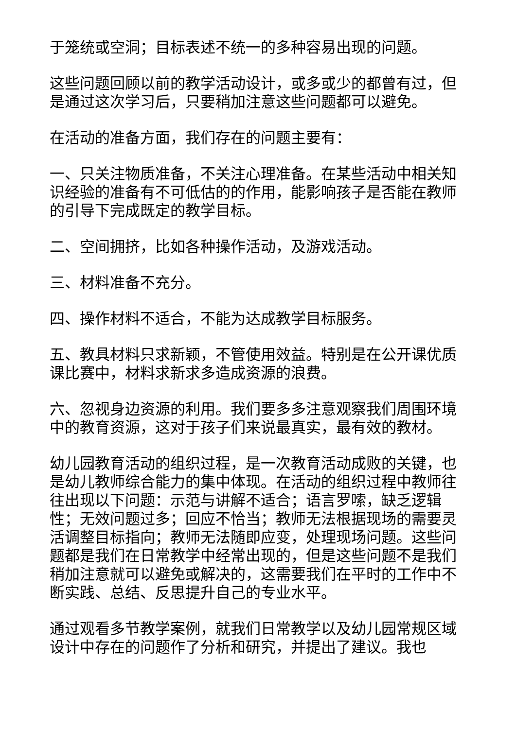于笼统或空洞；目标表述不统一的多种容易出现的问题。
这些问题回顾以前的教学活动设计，或多或少的都曾有过，但是通过这次学习后，只要稍加注意这些问题都可以避免。
在活动的准备方面，我们存在的问题主要有：
一、只关注物质准备，不关注心理准备。在某些活动中相关知识经验的准备有不可低估的的作用，能影响孩子是否能在教师的引导下完成既定的教学目标。
二、空间拥挤，比如各种操作活动，及游戏活动。
三、材料准备不充分。
四、操作材料不适合，不能为达成教学目标服务。
五、教具材料只求新颖，不管使用效益。特别是在公开课优质课比赛中，材料求新求多造成资源的浪费。
六、忽视身边资源的利用。我们要多多注意观察我们周围环境中的教育资源，这对于孩子们来说最真实，最有效的教材。
幼儿园教育活动的组织过程，是一次教育活动成败的关键，也是幼儿教师综合能力的集中体现。在活动的组织过程中教师往往出现以下问题：示范与讲解不适合；语言罗嗦，缺乏逻辑性；无效问题过多；回应不恰当；教师无法根据现场的需要灵活调整目标指向；教师无法随即应变，处理现场问题。这些问题都是我们在日常教学中经常出现的，但是这些问题不是我们稍加注意就可以避免或解决的，这需要我们在平时的工作中不断实践、总结、反思提升自己的专业水平。
通过观看多节教学案例，就我们日常教学以及幼儿园常规区域设计中存在的问题作了分析和研究，并提出了建议。我也